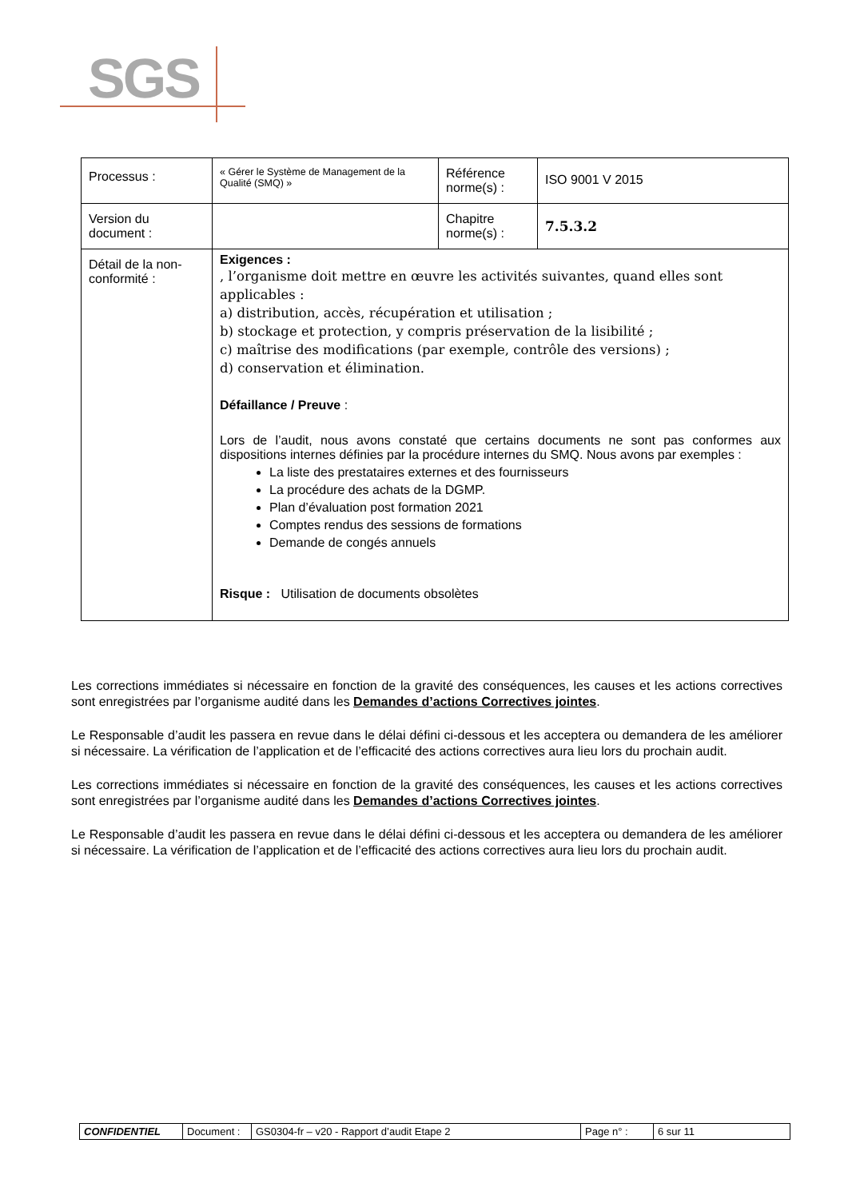SGS
| Processus : | « Gérer le Système de Management de la Qualité (SMQ) » | Référence norme(s) : | ISO 9001 V 2015 |
| Version du document : | | Chapitre norme(s) : | 7.5.3.2 |
| Détail de la non-conformité : | Exigences : , l’organisme doit mettre en œuvre les activités suivantes, quand elles sont applicables : a) distribution, accès, récupération et utilisation ; b) stockage et protection, y compris préservation de la lisibilité ; c) maîtrise des modifications (par exemple, contrôle des versions) ; d) conservation et élimination. Défaillance / Preuve : Lors de l’audit, nous avons constaté que certains documents ne sont pas conformes aux dispositions internes définies par la procédure internes du SMQ. Nous avons par exemples : La liste des prestataires externes et des fournisseurs La procédure des achats de la DGMP. Plan d’évaluation post formation 2021 Comptes rendus des sessions de formations Demande de congés annuels Risque : Utilisation de documents obsolètes | | |
Les corrections immédiates si nécessaire en fonction de la gravité des conséquences, les causes et les actions correctives sont enregistrées par l’organisme audité dans les Demandes d’actions Correctives jointes.
Le Responsable d’audit les passera en revue dans le délai défini ci-dessous et les acceptera ou demandera de les améliorer si nécessaire. La vérification de l’application et de l’efficacité des actions correctives aura lieu lors du prochain audit.
Les corrections immédiates si nécessaire en fonction de la gravité des conséquences, les causes et les actions correctives sont enregistrées par l’organisme audité dans les Demandes d’actions Correctives jointes.
Le Responsable d’audit les passera en revue dans le délai défini ci-dessous et les acceptera ou demandera de les améliorer si nécessaire. La vérification de l’application et de l’efficacité des actions correctives aura lieu lors du prochain audit.
| CONFIDENTIEL | Document : | GS0304-fr – v20 - Rapport d’audit Etape 2 | Page n° : | 6 sur 11 |